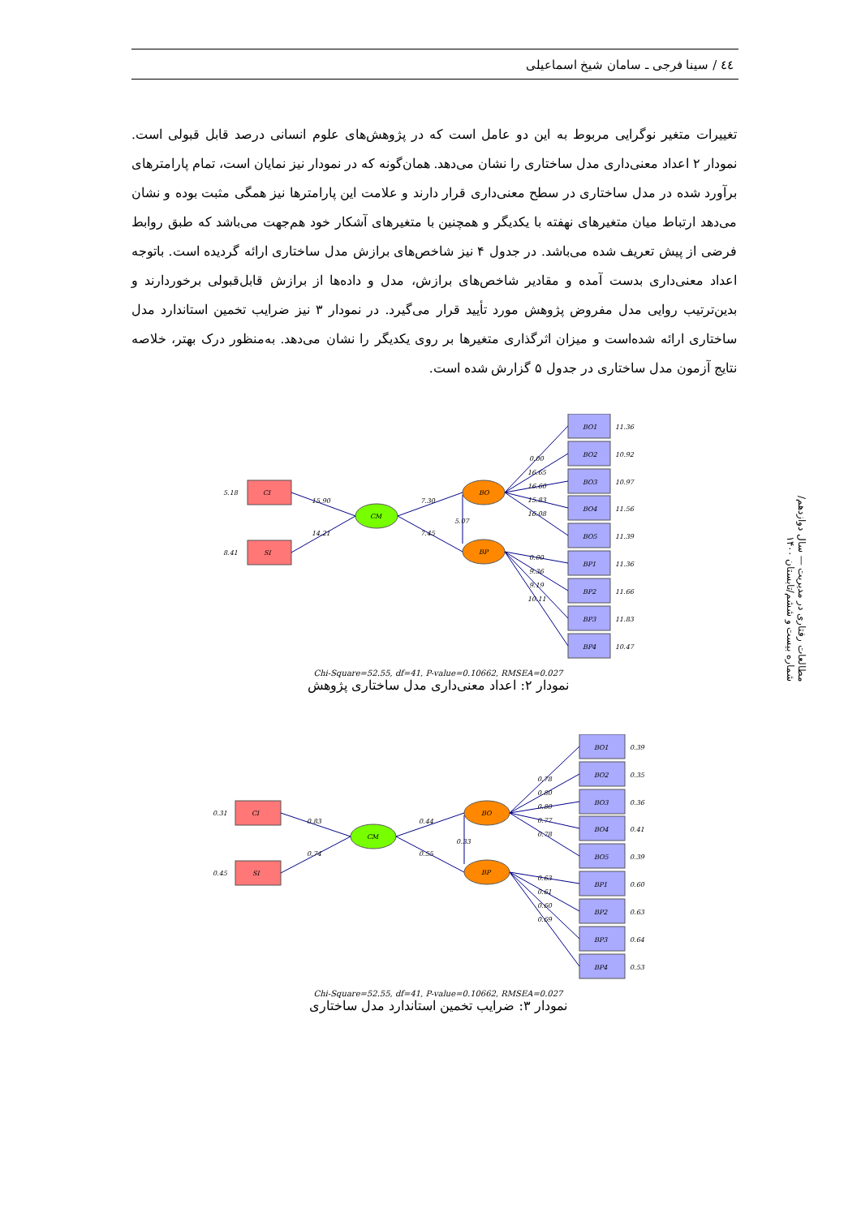٤٤ / سینا فرجی ـ سامان شیخ اسماعیلی
تغییرات متغیر نوگرایی مربوط به این دو عامل است که در پژوهش‌های علوم انسانی درصد قابل قبولی است. نمودار ۲ اعداد معنی‌داری مدل ساختاری را نشان می‌دهد. همان‌گونه که در نمودار نیز نمایان است، تمام پارامترهای برآورد شده در مدل ساختاری در سطح معنی‌داری قرار دارند و علامت این پارامترها نیز همگی مثبت بوده و نشان می‌دهد ارتباط میان متغیرهای نهفته با یکدیگر و همچنین با متغیرهای آشکار خود هم‌جهت می‌باشد که طبق روابط فرضی از پیش تعریف شده می‌باشد. در جدول ۴ نیز شاخص‌های برازش مدل ساختاری ارائه گردیده است. باتوجه اعداد معنی‌داری بدست آمده و مقادیر شاخص‌های برازش، مدل و داده‌ها از برازش قابل‌قبولی برخوردارند و بدین‌ترتیب روایی مدل مفروض پژوهش مورد تأیید قرار می‌گیرد. در نمودار ۳ نیز ضرایب تخمین استاندارد مدل ساختاری ارائه شده‌است و میزان اثرگذاری متغیرها بر روی یکدیگر را نشان می‌دهد. به‌منظور درک بهتر، خلاصه نتایج آزمون مدل ساختاری در جدول ۵ گزارش شده است.
مطالعات رفتاری در مدیریت — سال دوازدهم/ شماره بیست و ششم/تابستان ۱۴۰۰
CI
SI
CM
BO
BP
BO1
BO2
BO3
BO4
BO5
BP1
BP2
BP3
BP4
11.36
10.92
10.97
11.56
11.39
11.36
11.66
11.83
10.47
5.18
8.41
15.90
14.21
7.30
7.45
5.07
0.00
16.65
16.60
15.83
16.08
0.00
9.36
9.19
10.11
Chi-Square=52.55, df=41, P-value=0.10662, RMSEA=0.027
نمودار ۲: اعداد معنی‌داری مدل ساختاری پژوهش
CI
SI
CM
BO
BP
BO1
BO2
BO3
BO4
BO5
BP1
BP2
BP3
BP4
0.39
0.35
0.36
0.41
0.39
0.60
0.63
0.64
0.53
0.31
0.45
0.83
0.74
0.44
0.55
0.33
0.78
0.80
0.80
0.77
0.78
0.63
0.61
0.60
0.69
Chi-Square=52.55, df=41, P-value=0.10662, RMSEA=0.027
نمودار ۳: ضرایب تخمین استاندارد مدل ساختاری